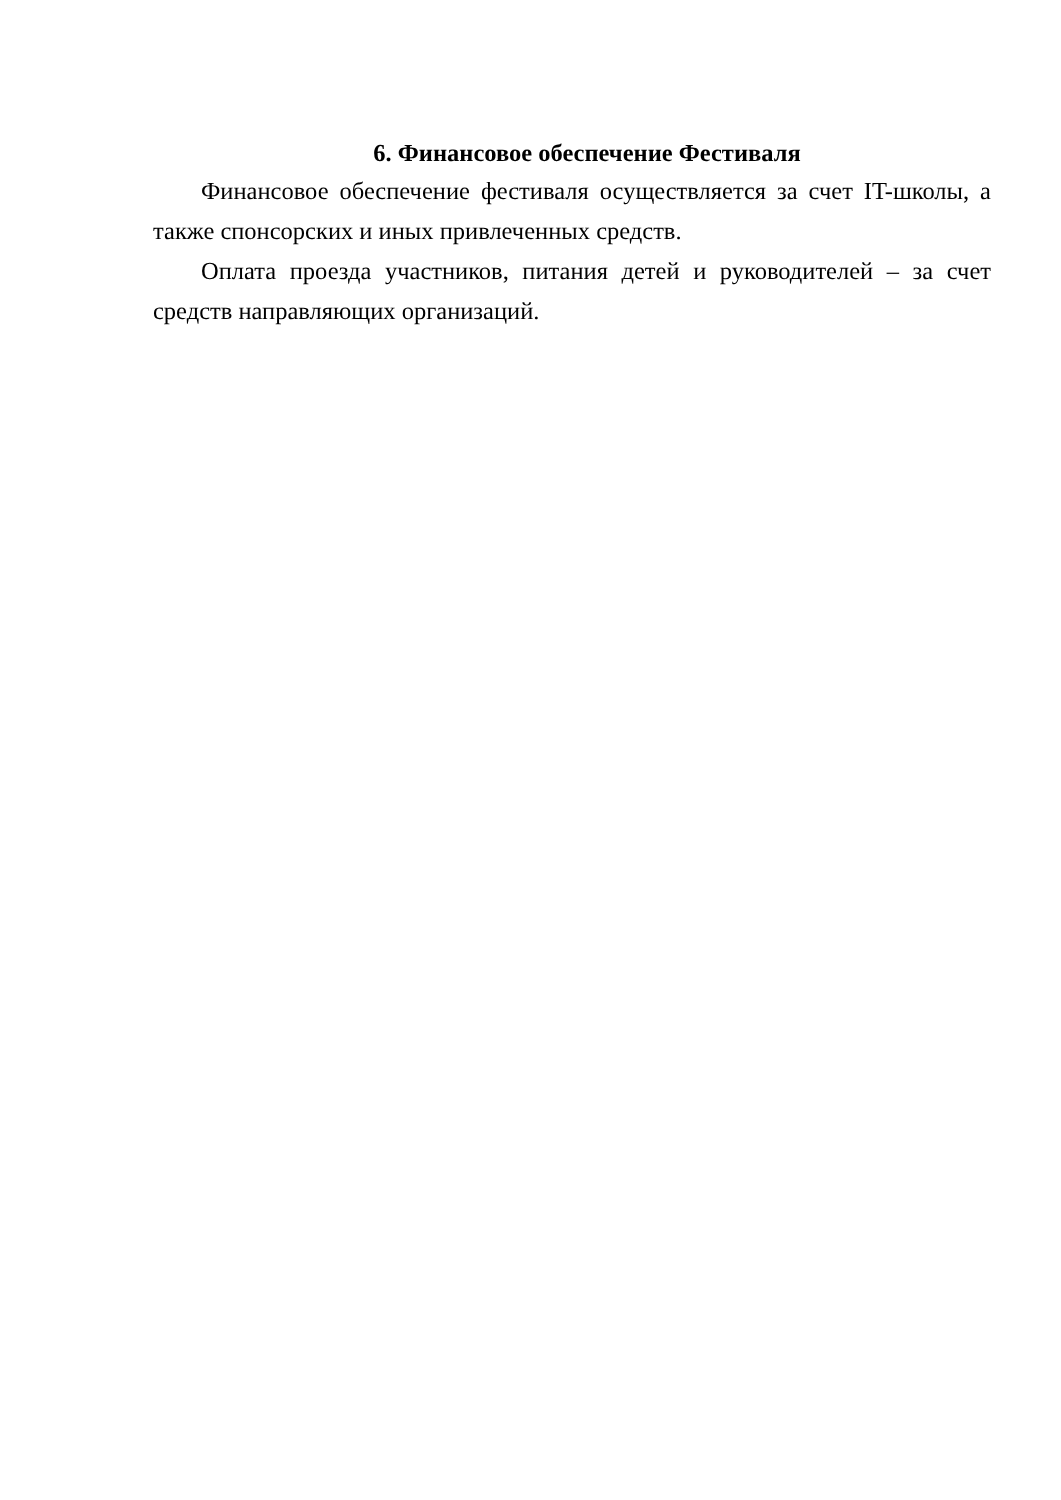6. Финансовое обеспечение Фестиваля
Финансовое обеспечение фестиваля осуществляется за счет IT-школы, а также спонсорских и иных привлеченных средств.
Оплата проезда участников, питания детей и руководителей – за счет средств направляющих организаций.